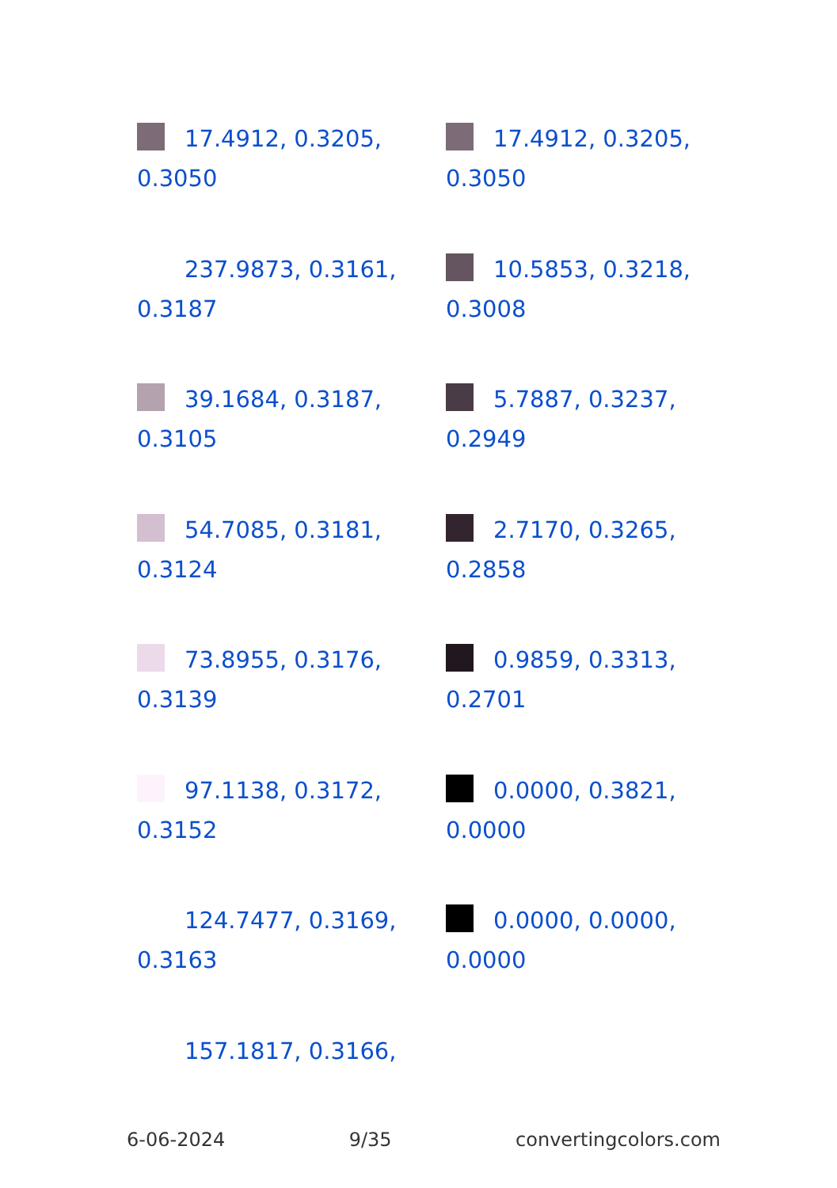17.4912, 0.3205, 0.3050
17.4912, 0.3205, 0.3050
237.9873, 0.3161, 0.3187
10.5853, 0.3218, 0.3008
39.1684, 0.3187, 0.3105
5.7887, 0.3237, 0.2949
54.7085, 0.3181, 0.3124
2.7170, 0.3265, 0.2858
73.8955, 0.3176, 0.3139
0.9859, 0.3313, 0.2701
97.1138, 0.3172, 0.3152
0.0000, 0.3821, 0.0000
124.7477, 0.3169, 0.3163
0.0000, 0.0000, 0.0000
157.1817, 0.3166,
6-06-2024 9/35 convertingcolors.com